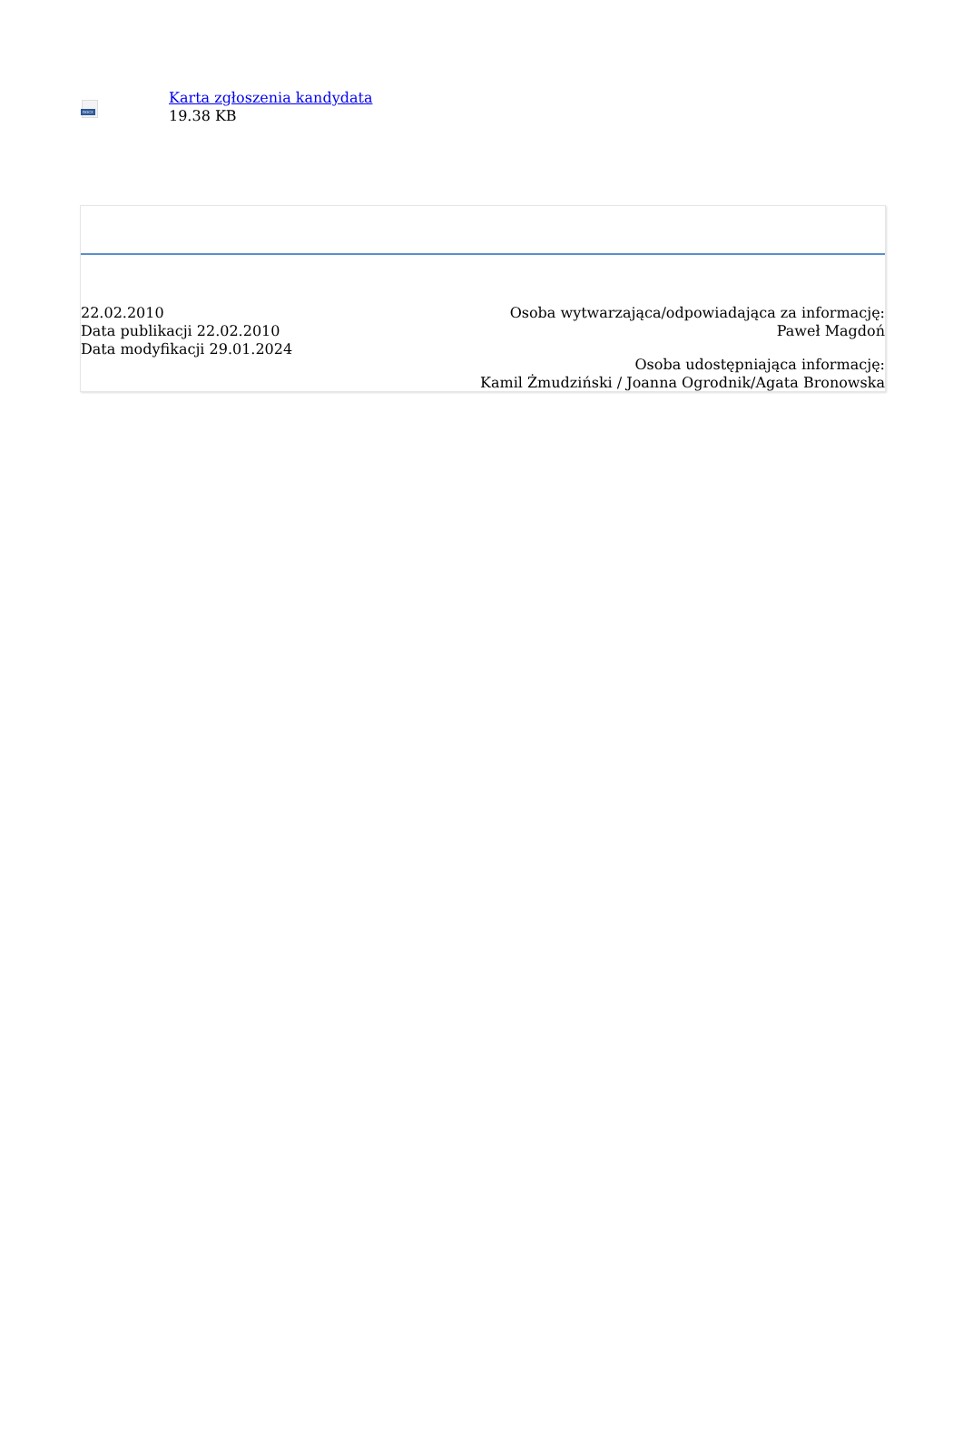DOCX
Karta zgłoszenia kandydata
19.38 KB
22.02.2010
Data publikacji 22.02.2010
Data modyfikacji 29.01.2024
Osoba wytwarzająca/odpowiadająca za informację:
Paweł Magdoń
Osoba udostępniająca informację:
Kamil Żmudziński / Joanna Ogrodnik/Agata Bronowska